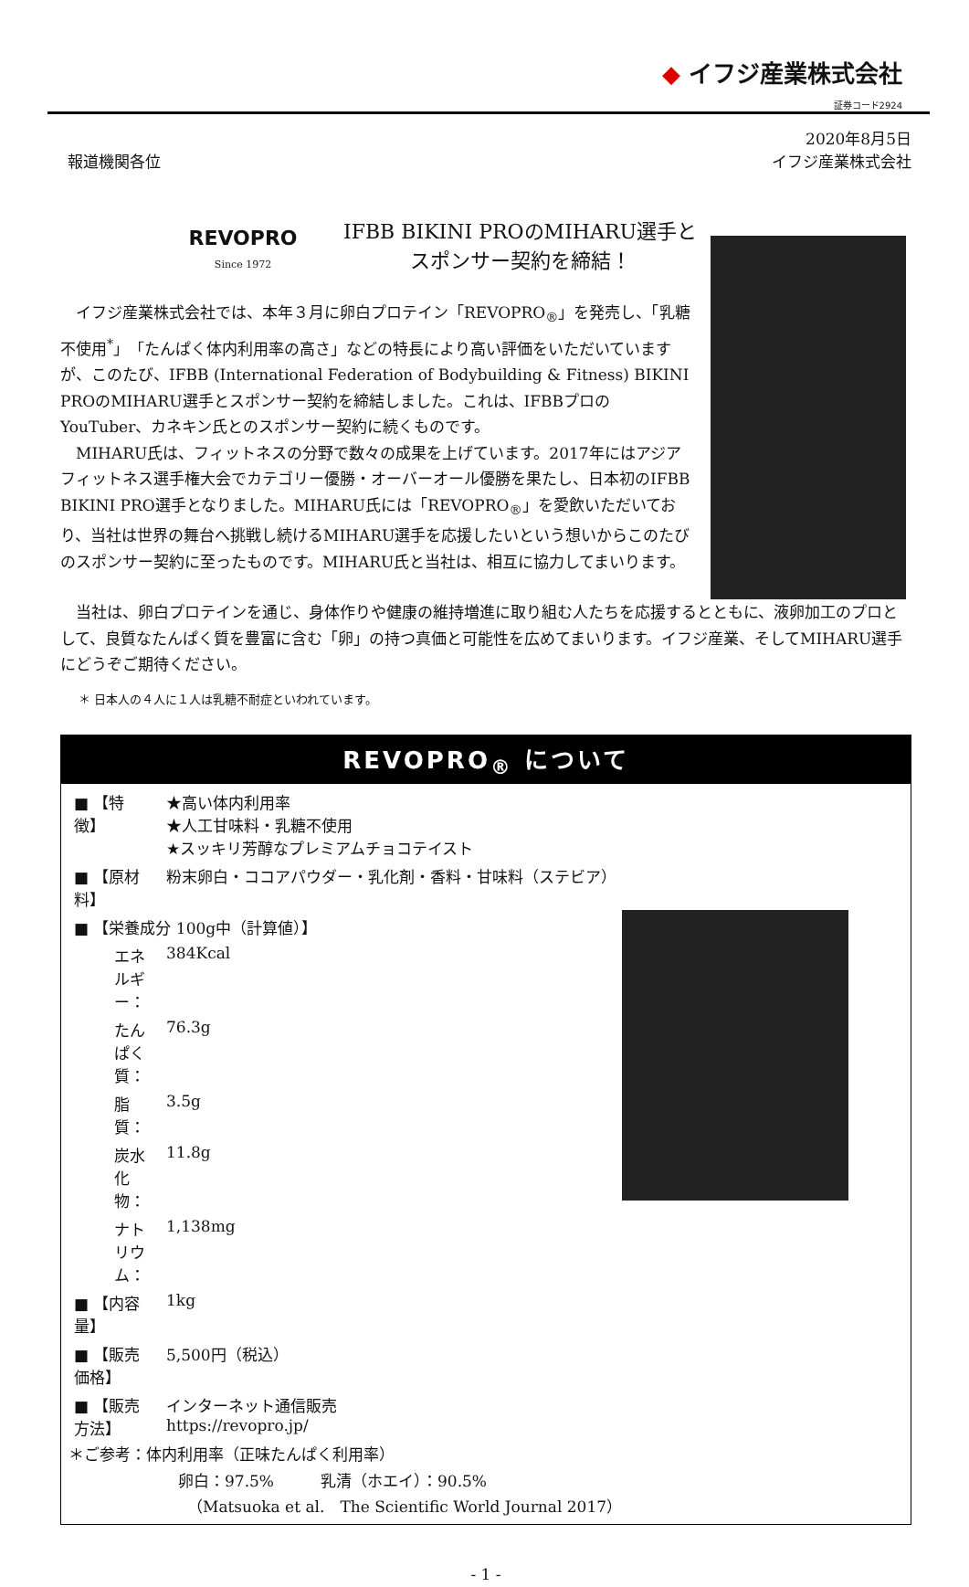◆ イフジ産業株式会社
証券コード2924
報道機関各位
2020年8月5日
イフジ産業株式会社
REVOPRO
Since 1972
IFBB BIKINI PROのMIHARU選手と
スポンサー契約を締結！
　イフジ産業株式会社では、本年３月に卵白プロテイン「REVOPRO<sub>®</sub>」を発売し、「乳糖不使用<sup>*</sup>」「たんぱく体内利用率の高さ」などの特長により高い評価をいただいていますが、このたび、IFBB (International Federation of Bodybuilding & Fitness) BIKINI PROのMIHARU選手とスポンサー契約を締結しました。これは、IFBBプロのYouTuber、カネキン氏とのスポンサー契約に続くものです。
　MIHARU氏は、フィットネスの分野で数々の成果を上げています。2017年にはアジアフィットネス選手権大会でカテゴリー優勝・オーバーオール優勝を果たし、日本初のIFBB BIKINI PRO選手となりました。MIHARU氏には「REVOPRO<sub>®</sub>」を愛飲いただいており、当社は世界の舞台へ挑戦し続けるMIHARU選手を応援したいという想いからこのたびのスポンサー契約に至ったものです。MIHARU氏と当社は、相互に協力してまいります。
　当社は、卵白プロテインを通じ、身体作りや健康の維持増進に取り組む人たちを応援するとともに、液卵加工のプロとして、良質なたんぱく質を豊富に含む「卵」の持つ真価と可能性を広めてまいります。イフジ産業、そしてMIHARU選手にどうぞご期待ください。
＊ 日本人の４人に１人は乳糖不耐症といわれています。
REVOPRO<sub>®</sub> について
| ■ 【特 徴】 | ★高い体内利用率 ★人工甘味料・乳糖不使用 ★スッキリ芳醇なプレミアムチョコテイスト |
| ■ 【原材料】 | 粉末卵白・ココアパウダー・乳化剤・香料・甘味料（ステビア） |
| ■ 【栄養成分 100g中（計算値）】 | |
| エネルギー： | 384Kcal |
| たんぱく質： | 76.3g |
| 脂質： | 3.5g |
| 炭水化物： | 11.8g |
| ナトリウム： | 1,138mg |
| ■ 【内容量】 | 1kg |
| ■ 【販売価格】 | 5,500円（税込） |
| ■ 【販売方法】 | インターネット通信販売 https://revopro.jp/ |
＊ご参考：体内利用率（正味たんぱく利用率）
卵白：97.5%　　　乳清（ホエイ）：90.5%
（Matsuoka et al.　The Scientific World Journal 2017）
- 1 -